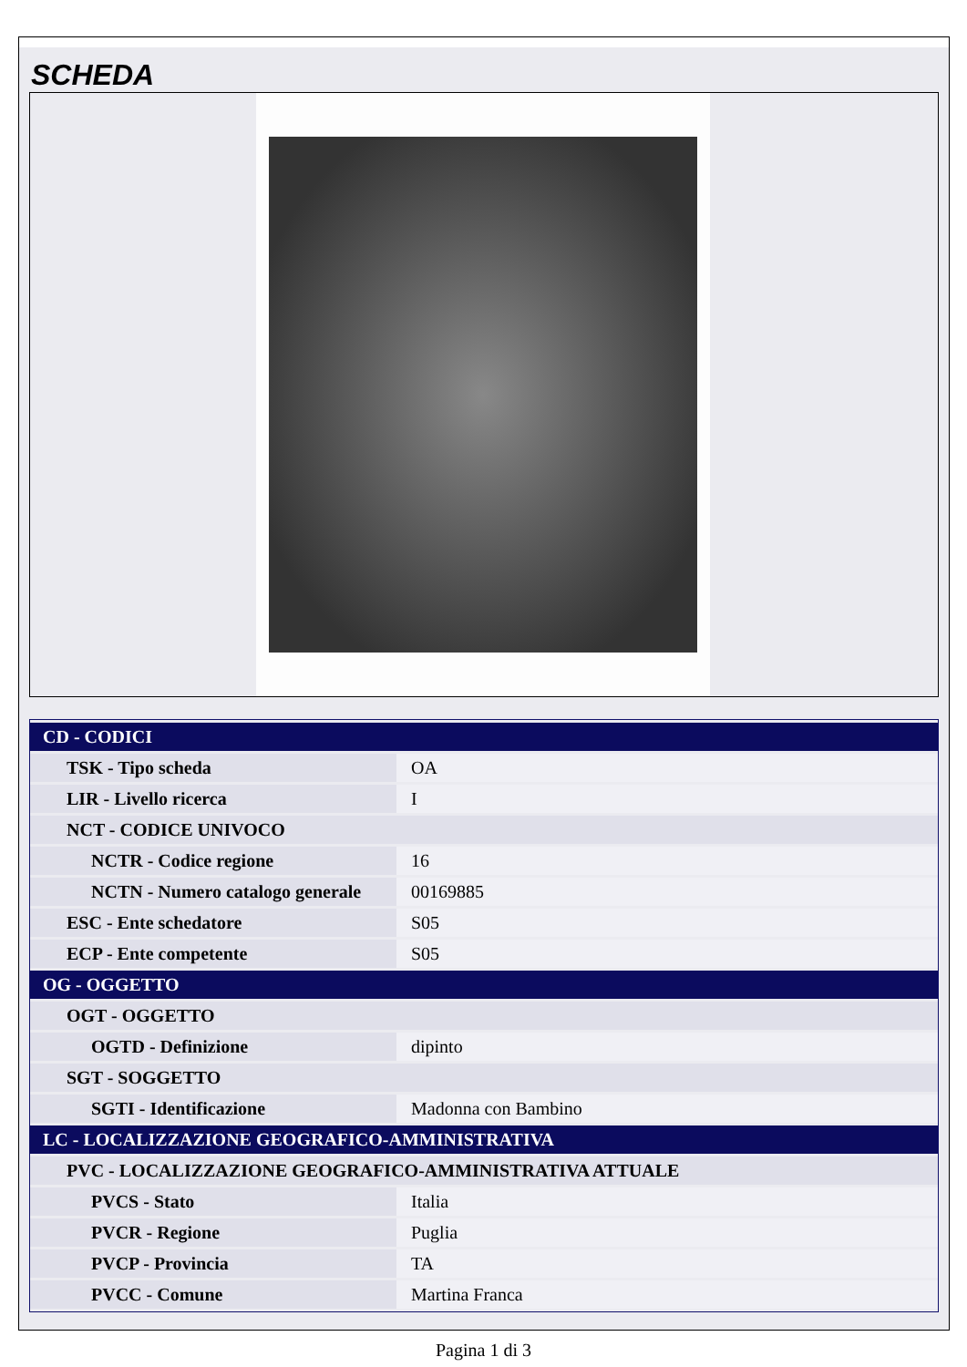SCHEDA
| CD - CODICI | |
| TSK - Tipo scheda | OA |
| LIR - Livello ricerca | I |
| NCT - CODICE UNIVOCO | |
| NCTR - Codice regione | 16 |
| NCTN - Numero catalogo generale | 00169885 |
| ESC - Ente schedatore | S05 |
| ECP - Ente competente | S05 |
| OG - OGGETTO | |
| OGT - OGGETTO | |
| OGTD - Definizione | dipinto |
| SGT - SOGGETTO | |
| SGTI - Identificazione | Madonna con Bambino |
| LC - LOCALIZZAZIONE GEOGRAFICO-AMMINISTRATIVA | |
| PVC - LOCALIZZAZIONE GEOGRAFICO-AMMINISTRATIVA ATTUALE | |
| PVCS - Stato | Italia |
| PVCR - Regione | Puglia |
| PVCP - Provincia | TA |
| PVCC - Comune | Martina Franca |
Pagina 1 di 3